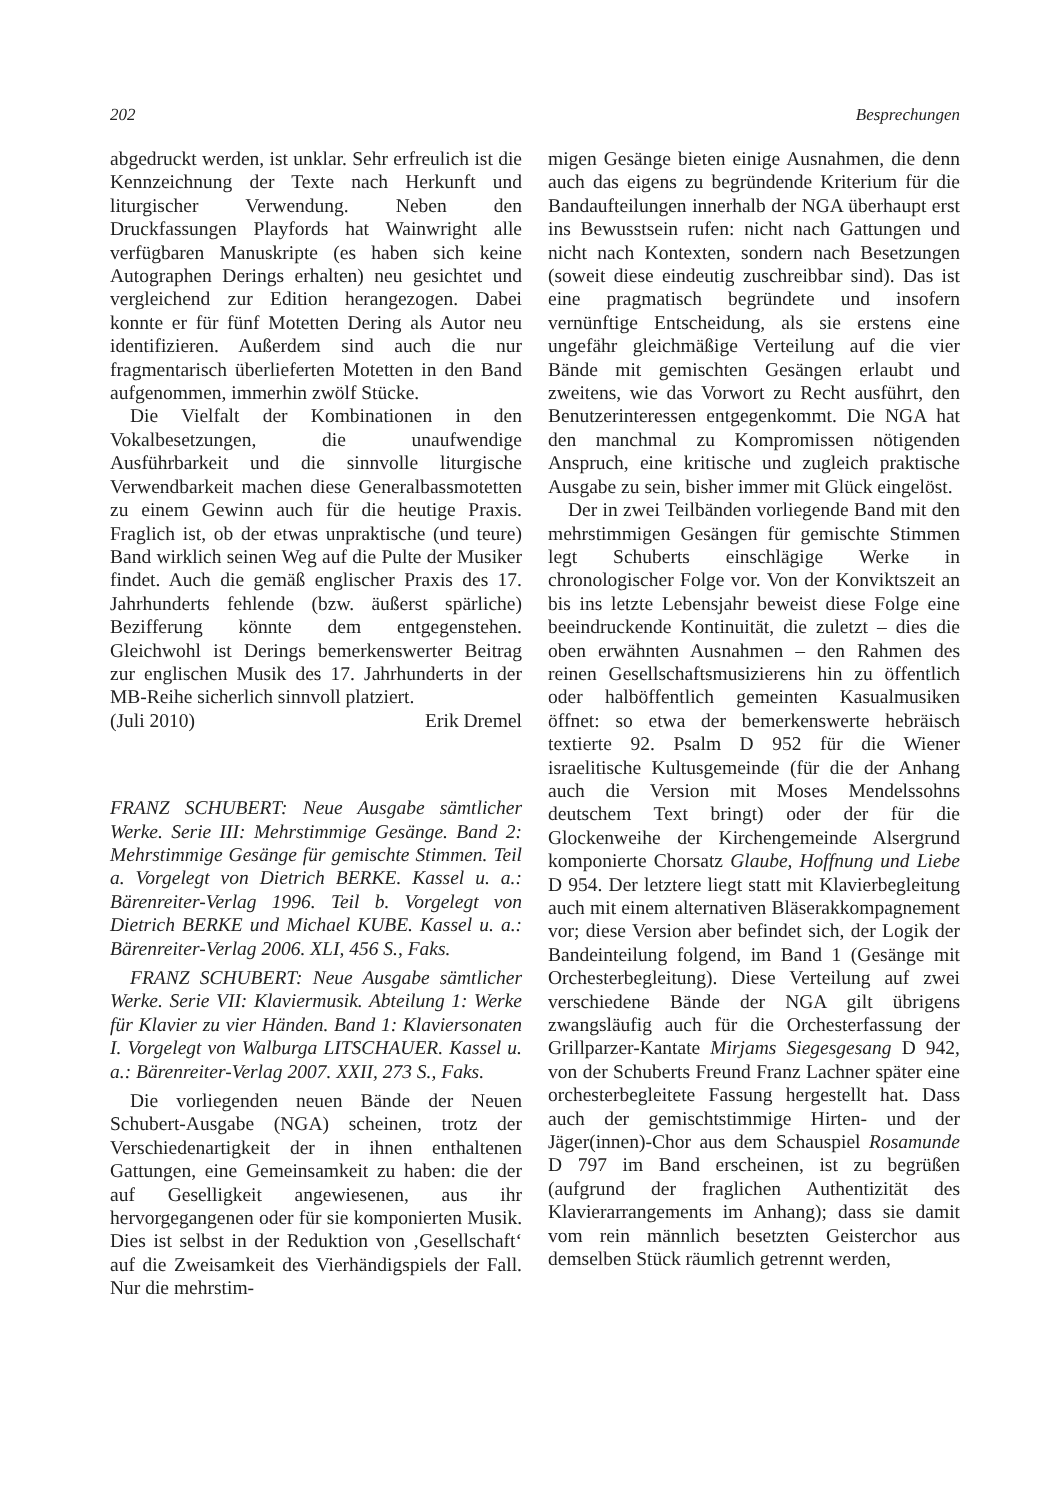202 Besprechungen
abgedruckt werden, ist unklar. Sehr erfreulich ist die Kennzeichnung der Texte nach Herkunft und liturgischer Verwendung. Neben den Druckfassungen Playfords hat Wainwright alle verfügbaren Manuskripte (es haben sich keine Autographen Derings erhalten) neu gesichtet und vergleichend zur Edition herangezogen. Dabei konnte er für fünf Motetten Dering als Autor neu identifizieren. Außerdem sind auch die nur fragmentarisch überlieferten Motetten in den Band aufgenommen, immerhin zwölf Stücke.
Die Vielfalt der Kombinationen in den Vokalbesetzungen, die unaufwendige Ausführbarkeit und die sinnvolle liturgische Verwendbarkeit machen diese Generalbassmotetten zu einem Gewinn auch für die heutige Praxis. Fraglich ist, ob der etwas unpraktische (und teure) Band wirklich seinen Weg auf die Pulte der Musiker findet. Auch die gemäß englischer Praxis des 17. Jahrhunderts fehlende (bzw. äußerst spärliche) Bezifferung könnte dem entgegenstehen. Gleichwohl ist Derings bemerkenswerter Beitrag zur englischen Musik des 17. Jahrhunderts in der MB-Reihe sicherlich sinnvoll platziert.
(Juli 2010) Erik Dremel
FRANZ SCHUBERT: Neue Ausgabe sämtlicher Werke. Serie III: Mehrstimmige Gesänge. Band 2: Mehrstimmige Gesänge für gemischte Stimmen. Teil a. Vorgelegt von Dietrich BERKE. Kassel u. a.: Bärenreiter-Verlag 1996. Teil b. Vorgelegt von Dietrich BERKE und Michael KUBE. Kassel u. a.: Bärenreiter-Verlag 2006. XLI, 456 S., Faks.
FRANZ SCHUBERT: Neue Ausgabe sämtlicher Werke. Serie VII: Klaviermusik. Abteilung 1: Werke für Klavier zu vier Händen. Band 1: Klaviersonaten I. Vorgelegt von Walburga LITSCHAUER. Kassel u. a.: Bärenreiter-Verlag 2007. XXII, 273 S., Faks.
Die vorliegenden neuen Bände der Neuen Schubert-Ausgabe (NGA) scheinen, trotz der Verschiedenartigkeit der in ihnen enthaltenen Gattungen, eine Gemeinsamkeit zu haben: die der auf Geselligkeit angewiesenen, aus ihr hervorgegangenen oder für sie komponierten Musik. Dies ist selbst in der Reduktion von ‚Gesellschaft‘ auf die Zweisamkeit des Vierhändigspiels der Fall. Nur die mehrstim-
migen Gesänge bieten einige Ausnahmen, die denn auch das eigens zu begründende Kriterium für die Bandaufteilungen innerhalb der NGA überhaupt erst ins Bewusstsein rufen: nicht nach Gattungen und nicht nach Kontexten, sondern nach Besetzungen (soweit diese eindeutig zuschreibbar sind). Das ist eine pragmatisch begründete und insofern vernünftige Entscheidung, als sie erstens eine ungefähr gleichmäßige Verteilung auf die vier Bände mit gemischten Gesängen erlaubt und zweitens, wie das Vorwort zu Recht ausführt, den Benutzerinteressen entgegenkommt. Die NGA hat den manchmal zu Kompromissen nötigenden Anspruch, eine kritische und zugleich praktische Ausgabe zu sein, bisher immer mit Glück eingelöst.
Der in zwei Teilbänden vorliegende Band mit den mehrstimmigen Gesängen für gemischte Stimmen legt Schuberts einschlägige Werke in chronologischer Folge vor. Von der Konviktszeit an bis ins letzte Lebensjahr beweist diese Folge eine beeindruckende Kontinuität, die zuletzt – dies die oben erwähnten Ausnahmen – den Rahmen des reinen Gesellschaftsmusizierens hin zu öffentlich oder halböffentlich gemeinten Kasualmusiken öffnet: so etwa der bemerkenswerte hebräisch textierte 92. Psalm D 952 für die Wiener israelitische Kultusgemeinde (für die der Anhang auch die Version mit Moses Mendelssohns deutschem Text bringt) oder der für die Glockenweihe der Kirchengemeinde Alsergrund komponierte Chorsatz Glaube, Hoffnung und Liebe D 954. Der letztere liegt statt mit Klavierbegleitung auch mit einem alternativen Bläserakkompagnement vor; diese Version aber befindet sich, der Logik der Bandeinteilung folgend, im Band 1 (Gesänge mit Orchesterbegleitung). Diese Verteilung auf zwei verschiedene Bände der NGA gilt übrigens zwangsläufig auch für die Orchesterfassung der Grillparzer-Kantate Mirjams Siegesgesang D 942, von der Schuberts Freund Franz Lachner später eine orchesterbegleitete Fassung hergestellt hat. Dass auch der gemischtstimmige Hirten- und der Jäger(innen)-Chor aus dem Schauspiel Rosamunde D 797 im Band erscheinen, ist zu begrüßen (aufgrund der fraglichen Authentizität des Klavierarrangements im Anhang); dass sie damit vom rein männlich besetzten Geisterchor aus demselben Stück räumlich getrennt werden,